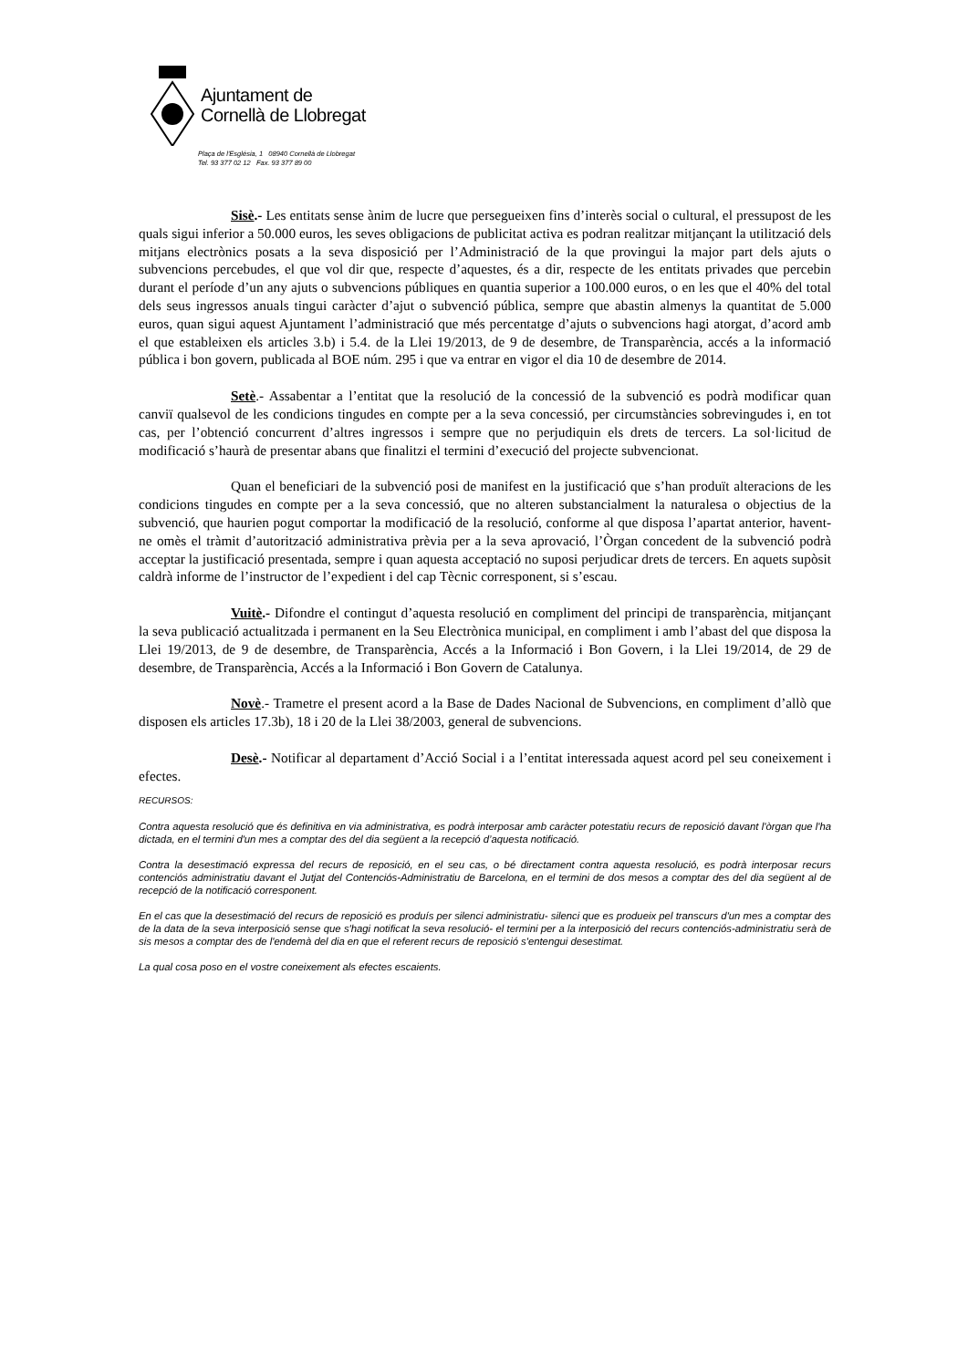Ajuntament de
Cornellà de Llobregat
Plaça de l'Església, 1 08940 Cornellà de Llobregat
Tel. 93 377 02 12 Fax. 93 377 89 00
Sisè.- Les entitats sense ànim de lucre que persegueixen fins d’interès social o cultural, el pressupost de les quals sigui inferior a 50.000 euros, les seves obligacions de publicitat activa es podran realitzar mitjançant la utilització dels mitjans electrònics posats a la seva disposició per l’Administració de la que provingui la major part dels ajuts o subvencions percebudes, el que vol dir que, respecte d’aquestes, és a dir, respecte de les entitats privades que percebin durant el període d’un any ajuts o subvencions públiques en quantia superior a 100.000 euros, o en les que el 40% del total dels seus ingressos anuals tingui caràcter d’ajut o subvenció pública, sempre que abastin almenys la quantitat de 5.000 euros, quan sigui aquest Ajuntament l’administració que més percentatge d’ajuts o subvencions hagi atorgat, d’acord amb el que estableixen els articles 3.b) i 5.4. de la Llei 19/2013, de 9 de desembre, de Transparència, accés a la informació pública i bon govern, publicada al BOE núm. 295 i que va entrar en vigor el dia 10 de desembre de 2014.
Setè.- Assabentar a l’entitat que la resolució de la concessió de la subvenció es podrà modificar quan canviï qualsevol de les condicions tingudes en compte per a la seva concessió, per circumstàncies sobrevingudes i, en tot cas, per l’obtenció concurrent d’altres ingressos i sempre que no perjudiquin els drets de tercers. La sol·licitud de modificació s’haurà de presentar abans que finalitzi el termini d’execució del projecte subvencionat.
Quan el beneficiari de la subvenció posi de manifest en la justificació que s’han produït alteracions de les condicions tingudes en compte per a la seva concessió, que no alteren substancialment la naturalesa o objectius de la subvenció, que haurien pogut comportar la modificació de la resolució, conforme al que disposa l’apartat anterior, havent-ne omès el tràmit d’autorització administrativa prèvia per a la seva aprovació, l’Òrgan concedent de la subvenció podrà acceptar la justificació presentada, sempre i quan aquesta acceptació no suposi perjudicar drets de tercers. En aquets supòsit caldrà informe de l’instructor de l’expedient i del cap Tècnic corresponent, si s’escau.
Vuitè.- Difondre el contingut d’aquesta resolució en compliment del principi de transparència, mitjançant la seva publicació actualitzada i permanent en la Seu Electrònica municipal, en compliment i amb l’abast del que disposa la Llei 19/2013, de 9 de desembre, de Transparència, Accés a la Informació i Bon Govern, i la Llei 19/2014, de 29 de desembre, de Transparència, Accés a la Informació i Bon Govern de Catalunya.
Novè.- Trametre el present acord a la Base de Dades Nacional de Subvencions, en compliment d’allò que disposen els articles 17.3b), 18 i 20 de la Llei 38/2003, general de subvencions.
Desè.- Notificar al departament d’Acció Social i a l’entitat interessada aquest acord pel seu coneixement i efectes.
RECURSOS:
Contra aquesta resolució que és definitiva en via administrativa, es podrà interposar amb caràcter potestatiu recurs de reposició davant l'òrgan que l'ha dictada, en el termini d'un mes a comptar des del dia següent a la recepció d’aquesta notificació.
Contra la desestimació expressa del recurs de reposició, en el seu cas, o bé directament contra aquesta resolució, es podrà interposar recurs contenciós administratiu davant el Jutjat del Contenciós-Administratiu de Barcelona, en el termini de dos mesos a comptar des del dia següent al de recepció de la notificació corresponent.
En el cas que la desestimació del recurs de reposició es produís per silenci administratiu- silenci que es produeix pel transcurs d'un mes a comptar des de la data de la seva interposició sense que s'hagi notificat la seva resolució- el termini per a la interposició del recurs contenciós-administratiu serà de sis mesos a comptar des de l'endemà del dia en que el referent recurs de reposició s'entengui desestimat.
La qual cosa poso en el vostre coneixement als efectes escaients.